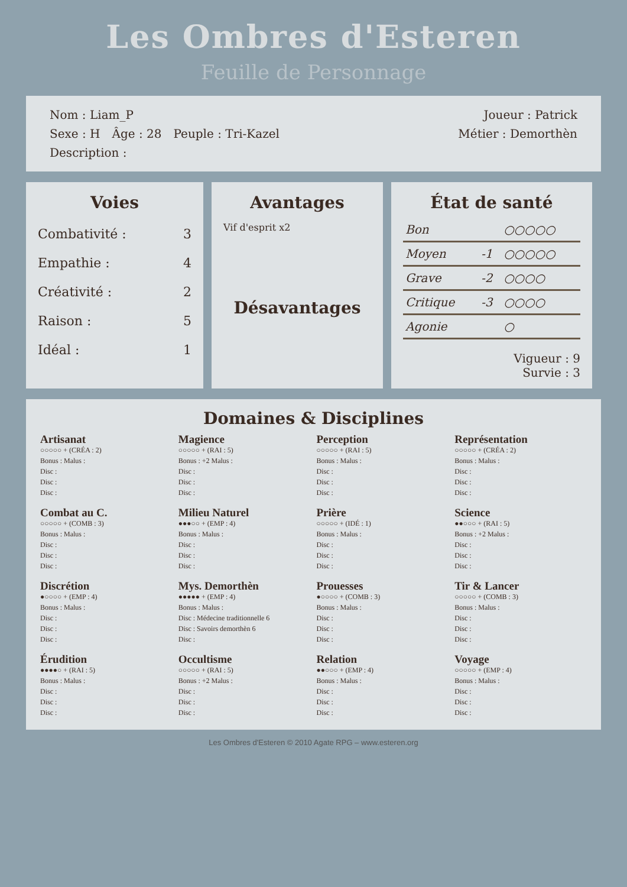Les Ombres d'Esteren
Feuille de Personnage
Nom : Liam_P Joueur : Patrick
Sexe : H Âge : 28 Peuple : Tri-Kazel Métier : Demorthèn
Description :
Voies
Combativité : 3
Empathie : 4
Créativité : 2
Raison : 5
Idéal : 1
Avantages
Vif d'esprit x2
Désavantages
État de santé
| Bon | | ○○○○○ |
| Moyen | -1 | ○○○○○ |
| Grave | -2 | ○○○○ |
| Critique | -3 | ○○○○ |
| Agonie | | ○ |
Vigueur : 9
Survie : 3
Domaines & Disciplines
Artisanat
○○○○○ + (CRÉA : 2)
Bonus : Malus :
Disc :
Disc :
Disc :
Magience
○○○○○ + (RAI : 5)
Bonus : +2 Malus :
Disc :
Disc :
Disc :
Perception
○○○○○ + (RAI : 5)
Bonus : Malus :
Disc :
Disc :
Disc :
Représentation
○○○○○ + (CRÉA : 2)
Bonus : Malus :
Disc :
Disc :
Disc :
Combat au C.
○○○○○ + (COMB : 3)
Bonus : Malus :
Disc :
Disc :
Disc :
Milieu Naturel
●●●○○ + (EMP : 4)
Bonus : Malus :
Disc :
Disc :
Disc :
Prière
○○○○○ + (IDÉ : 1)
Bonus : Malus :
Disc :
Disc :
Disc :
Science
●●○○○ + (RAI : 5)
Bonus : +2 Malus :
Disc :
Disc :
Disc :
Discrétion
●○○○○ + (EMP : 4)
Bonus : Malus :
Disc :
Disc :
Disc :
Mys. Demorthèn
●●●●● + (EMP : 4)
Bonus : Malus :
Disc : Médecine traditionnelle 6
Disc : Savoirs demorthèn 6
Disc :
Prouesses
●○○○○ + (COMB : 3)
Bonus : Malus :
Disc :
Disc :
Disc :
Tir & Lancer
○○○○○ + (COMB : 3)
Bonus : Malus :
Disc :
Disc :
Disc :
Érudition
●●●●○ + (RAI : 5)
Bonus : Malus :
Disc :
Disc :
Disc :
Occultisme
○○○○○ + (RAI : 5)
Bonus : +2 Malus :
Disc :
Disc :
Disc :
Relation
●●○○○ + (EMP : 4)
Bonus : Malus :
Disc :
Disc :
Disc :
Voyage
○○○○○ + (EMP : 4)
Bonus : Malus :
Disc :
Disc :
Disc :
Les Ombres d'Esteren © 2010 Agate RPG – www.esteren.org